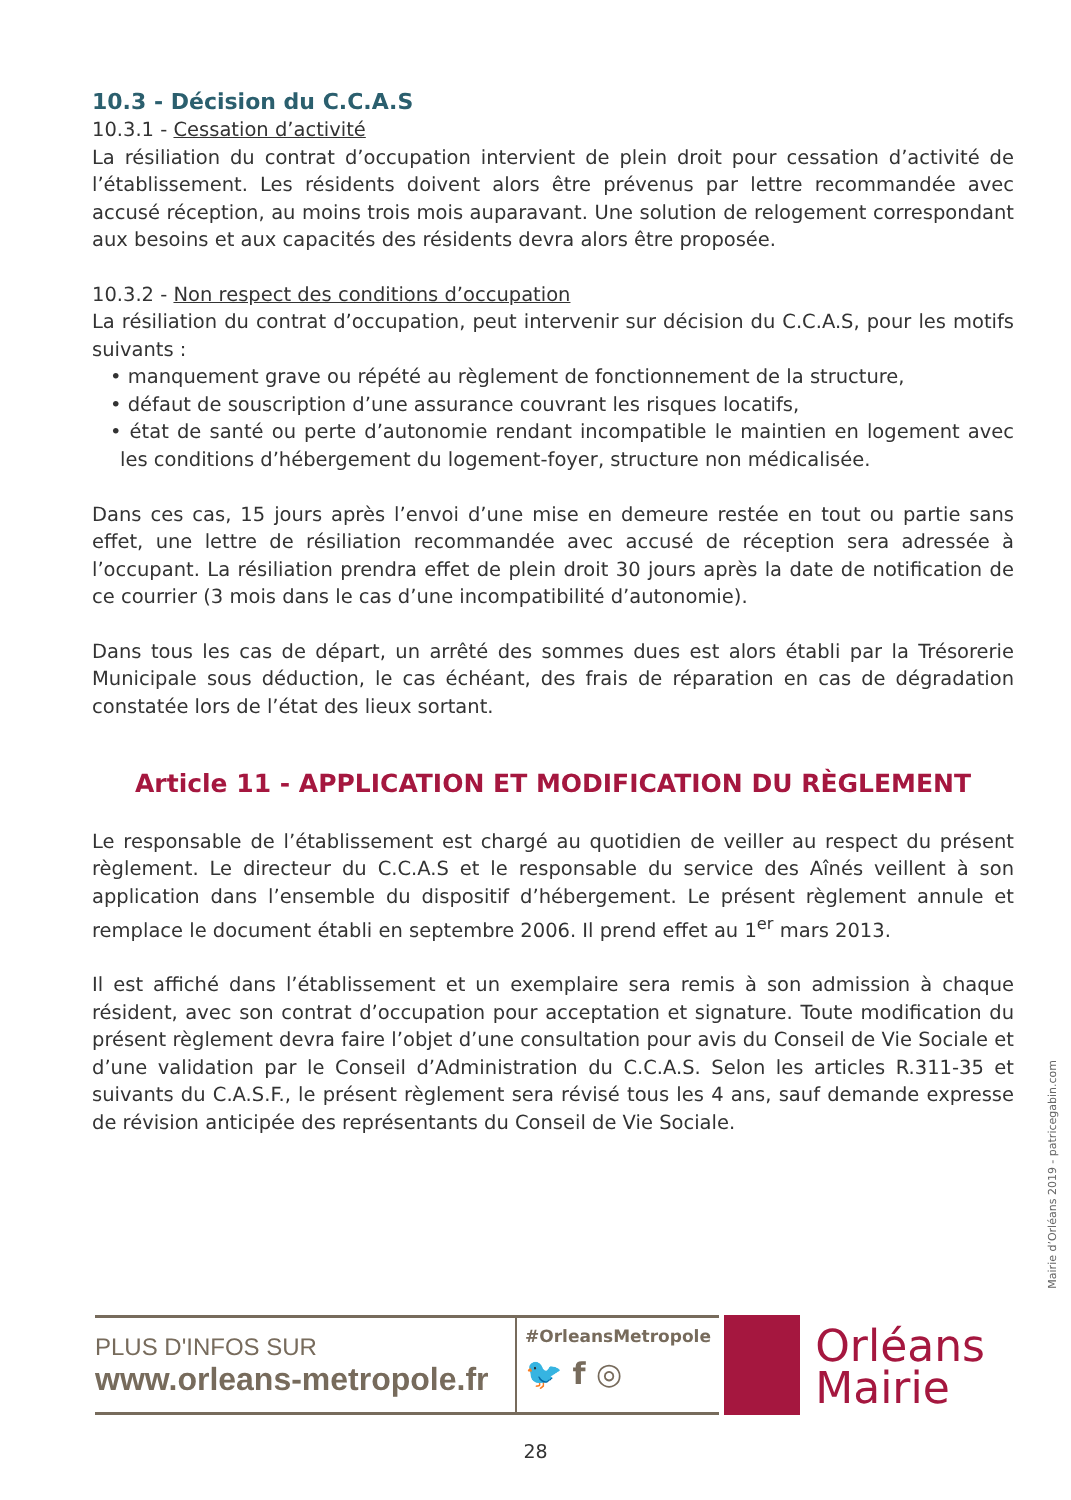10.3 - Décision du C.C.A.S
10.3.1 - Cessation d’activité
La résiliation du contrat d’occupation intervient de plein droit pour cessation d’activité de l’établissement. Les résidents doivent alors être prévenus par lettre recommandée avec accusé réception, au moins trois mois auparavant. Une solution de relogement correspondant aux besoins et aux capacités des résidents devra alors être proposée.
10.3.2 - Non respect des conditions d’occupation
La résiliation du contrat d’occupation, peut intervenir sur décision du C.C.A.S, pour les motifs suivants :
• manquement grave ou répété au règlement de fonctionnement de la structure,
• défaut de souscription d’une assurance couvrant les risques locatifs,
• état de santé ou perte d’autonomie rendant incompatible le maintien en logement avec les conditions d’hébergement du logement-foyer, structure non médicalisée.
Dans ces cas, 15 jours après l’envoi d’une mise en demeure restée en tout ou partie sans effet, une lettre de résiliation recommandée avec accusé de réception sera adressée à l’occupant. La résiliation prendra effet de plein droit 30 jours après la date de notification de ce courrier (3 mois dans le cas d’une incompatibilité d’autonomie).
Dans tous les cas de départ, un arrêté des sommes dues est alors établi par la Trésorerie Municipale sous déduction, le cas échéant, des frais de réparation en cas de dégradation constatée lors de l’état des lieux sortant.
Article 11 - APPLICATION ET MODIFICATION DU RÈGLEMENT
Le responsable de l’établissement est chargé au quotidien de veiller au respect du présent règlement. Le directeur du C.C.A.S et le responsable du service des Aînés veillent à son application dans l’ensemble du dispositif d’hébergement. Le présent règlement annule et remplace le document établi en septembre 2006. Il prend effet au 1<sup>er</sup> mars 2013.
Il est affiché dans l’établissement et un exemplaire sera remis à son admission à chaque résident, avec son contrat d’occupation pour acceptation et signature. Toute modification du présent règlement devra faire l’objet d’une consultation pour avis du Conseil de Vie Sociale et d’une validation par le Conseil d’Administration du C.C.A.S. Selon les articles R.311-35 et suivants du C.A.S.F., le présent règlement sera révisé tous les 4 ans, sauf demande expresse de révision anticipée des représentants du Conseil de Vie Sociale.
Mairie d’Orléans 2019 - patricegabin.com
PLUS D'INFOS SUR
www.orleans-metropole.fr
#OrleansMetropole
🐦 f ◎
Orléans
Mairie
28